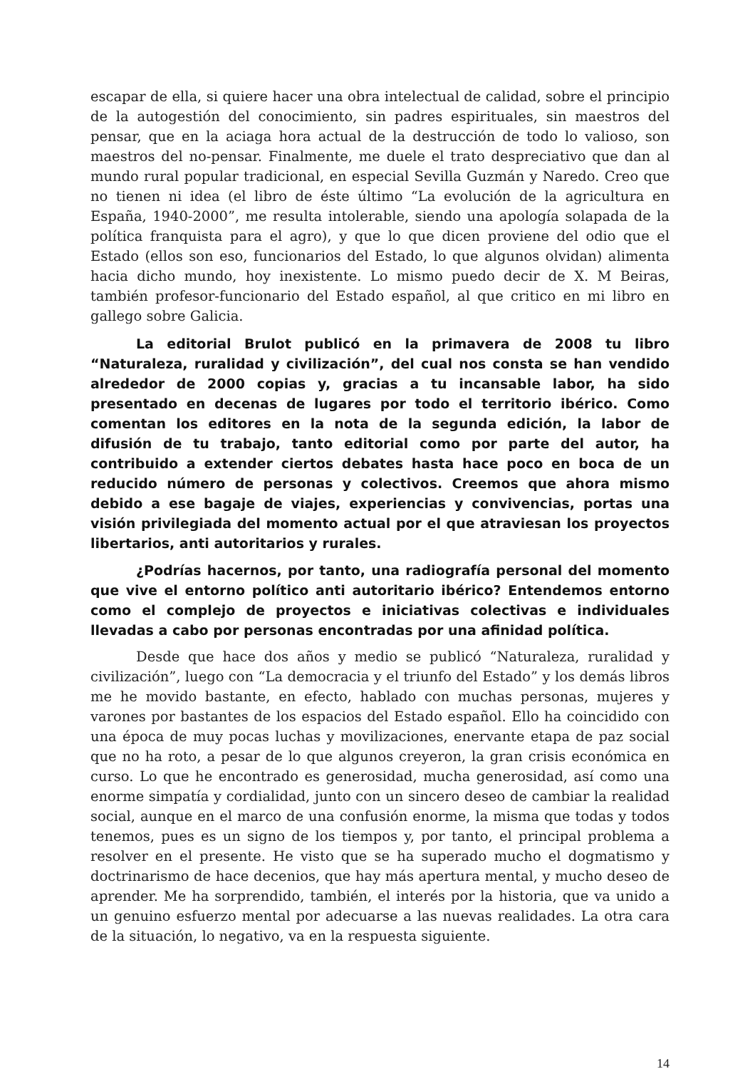escapar de ella, si quiere hacer una obra intelectual de calidad, sobre el principio de la autogestión del conocimiento, sin padres espirituales, sin maestros del pensar, que en la aciaga hora actual de la destrucción de todo lo valioso, son maestros del no-pensar. Finalmente, me duele el trato despreciativo que dan al mundo rural popular tradicional, en especial Sevilla Guzmán y Naredo. Creo que no tienen ni idea (el libro de éste último “La evolución de la agricultura en España, 1940-2000”, me resulta intolerable, siendo una apología solapada de la política franquista para el agro), y que lo que dicen proviene del odio que el Estado (ellos son eso, funcionarios del Estado, lo que algunos olvidan) alimenta hacia dicho mundo, hoy inexistente. Lo mismo puedo decir de X. M Beiras, también profesor-funcionario del Estado español, al que critico en mi libro en gallego sobre Galicia.
La editorial Brulot publicó en la primavera de 2008 tu libro “Naturaleza, ruralidad y civilización”, del cual nos consta se han vendido alrededor de 2000 copias y, gracias a tu incansable labor, ha sido presentado en decenas de lugares por todo el territorio ibérico. Como comentan los editores en la nota de la segunda edición, la labor de difusión de tu trabajo, tanto editorial como por parte del autor, ha contribuido a extender ciertos debates hasta hace poco en boca de un reducido número de personas y colectivos. Creemos que ahora mismo debido a ese bagaje de viajes, experiencias y convivencias, portas una visión privilegiada del momento actual por el que atraviesan los proyectos libertarios, anti autoritarios y rurales.
¿Podrías hacernos, por tanto, una radiografía personal del momento que vive el entorno político anti autoritario ibérico? Entendemos entorno como el complejo de proyectos e iniciativas colectivas e individuales llevadas a cabo por personas encontradas por una afinidad política.
Desde que hace dos años y medio se publicó “Naturaleza, ruralidad y civilización”, luego con “La democracia y el triunfo del Estado” y los demás libros me he movido bastante, en efecto, hablado con muchas personas, mujeres y varones por bastantes de los espacios del Estado español. Ello ha coincidido con una época de muy pocas luchas y movilizaciones, enervante etapa de paz social que no ha roto, a pesar de lo que algunos creyeron, la gran crisis económica en curso. Lo que he encontrado es generosidad, mucha generosidad, así como una enorme simpatía y cordialidad, junto con un sincero deseo de cambiar la realidad social, aunque en el marco de una confusión enorme, la misma que todas y todos tenemos, pues es un signo de los tiempos y, por tanto, el principal problema a resolver en el presente. He visto que se ha superado mucho el dogmatismo y doctrinarismo de hace decenios, que hay más apertura mental, y mucho deseo de aprender. Me ha sorprendido, también, el interés por la historia, que va unido a un genuino esfuerzo mental por adecuarse a las nuevas realidades. La otra cara de la situación, lo negativo, va en la respuesta siguiente.
14